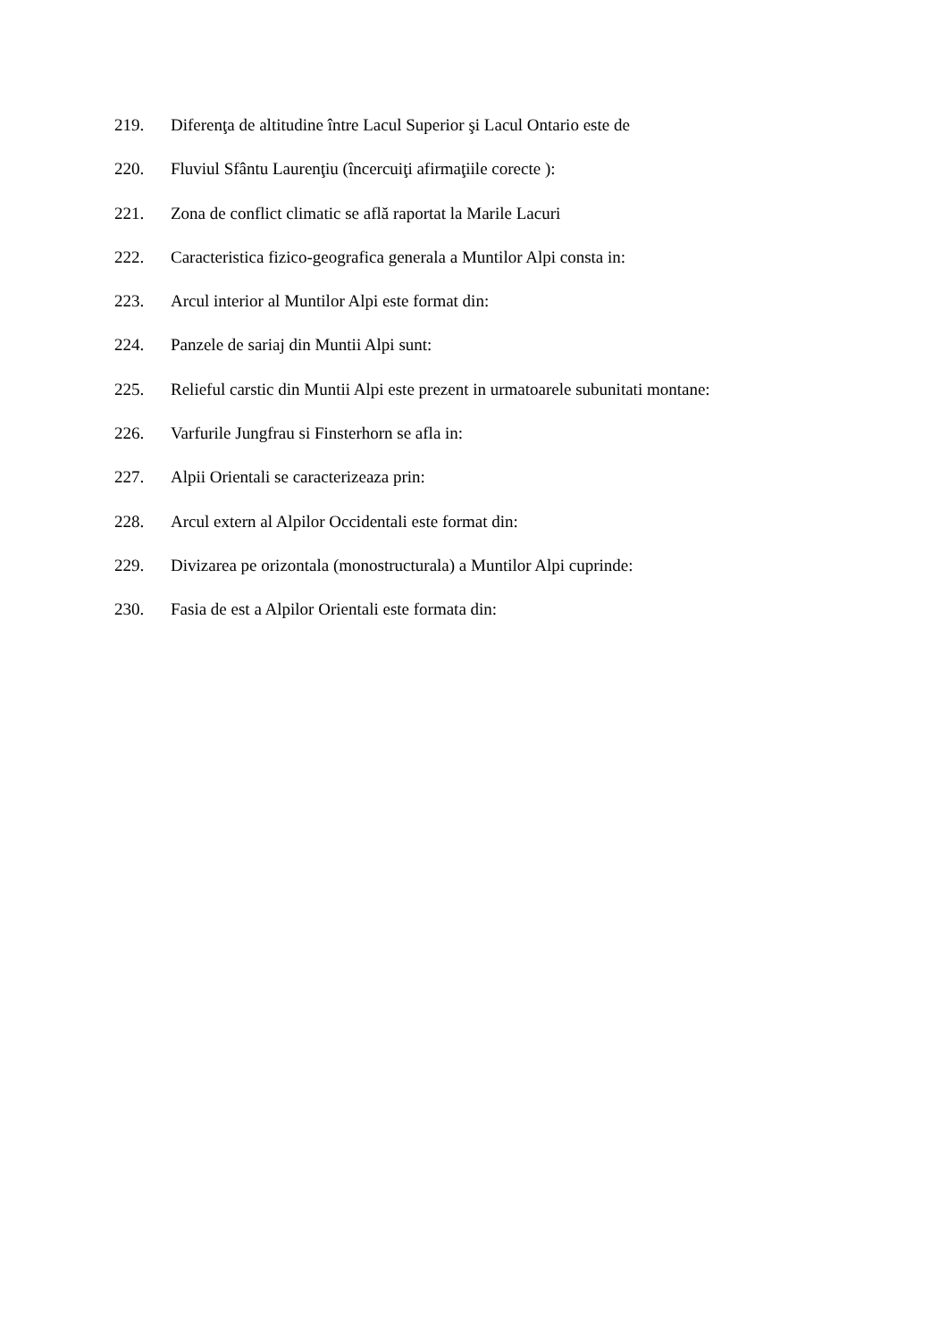219. Diferenţa de altitudine între Lacul Superior şi Lacul Ontario este de
220. Fluviul Sfântu Laurenţiu (încercuiţi afirmaţiile corecte ):
221. Zona de conflict climatic se află raportat la Marile Lacuri
222. Caracteristica fizico-geografica generala a Muntilor Alpi consta in:
223. Arcul interior al Muntilor Alpi este format din:
224. Panzele de sariaj din Muntii Alpi sunt:
225. Relieful carstic din Muntii Alpi este prezent in urmatoarele subunitati montane:
226. Varfurile Jungfrau si Finsterhorn se afla in:
227. Alpii Orientali se caracterizeaza prin:
228. Arcul extern al Alpilor Occidentali este format din:
229. Divizarea pe orizontala (monostructurala) a Muntilor Alpi cuprinde:
230. Fasia de est a Alpilor Orientali este formata din: